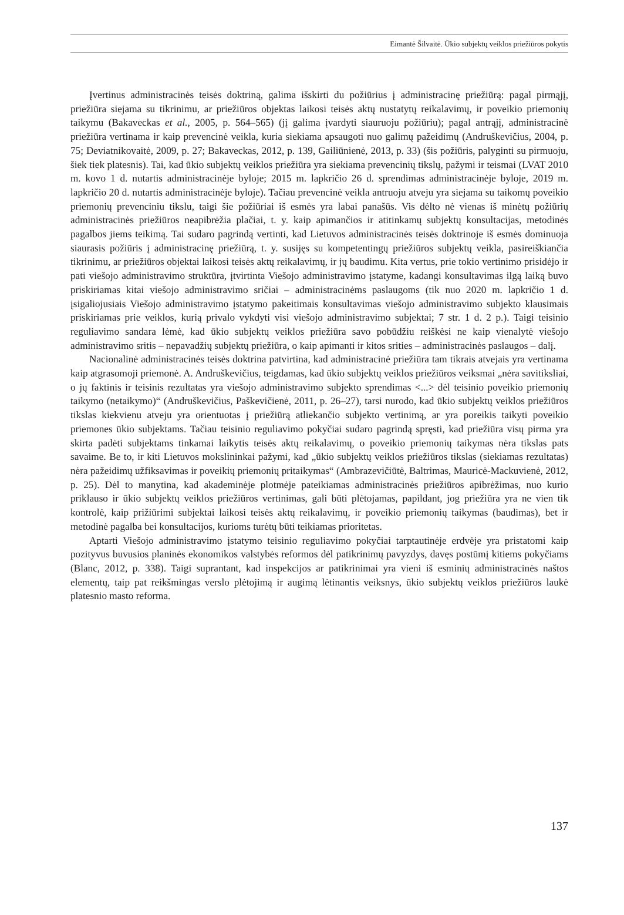Eimantė Šilvaitė. Ūkio subjektų veiklos priežiūros pokytis
Įvertinus administracinės teisės doktriną, galima išskirti du požiūrius į administracinę priežiūrą: pagal pirmąjį, priežiūra siejama su tikrinimu, ar priežiūros objektas laikosi teisės aktų nustatytų reikalavimų, ir poveikio priemonių taikymu (Bakaveckas et al., 2005, p. 564–565) (jį galima įvardyti siauruoju požiūriu); pagal antrąjį, administracinė priežiūra vertinama ir kaip prevencinė veikla, kuria siekiama apsaugoti nuo galimų pažeidimų (Andruškevičius, 2004, p. 75; Deviatnikovaitė, 2009, p. 27; Bakaveckas, 2012, p. 139, Gailiūnienė, 2013, p. 33) (šis požiūris, palyginti su pirmuoju, šiek tiek platesnis). Tai, kad ūkio subjektų veiklos priežiūra yra siekiama prevencinių tikslų, pažymi ir teismai (LVAT 2010 m. kovo 1 d. nutartis administracinėje byloje; 2015 m. lapkričio 26 d. sprendimas administracinėje byloje, 2019 m. lapkričio 20 d. nutartis administracinėje byloje). Tačiau prevencinė veikla antruoju atveju yra siejama su taikomų poveikio priemonių prevenciniu tikslu, taigi šie požiūriai iš esmės yra labai panašūs. Vis dėlto nė vienas iš minėtų požiūrių administracinės priežiūros neapibrėžia plačiai, t. y. kaip apimančios ir atitinkamų subjektų konsultacijas, metodinės pagalbos jiems teikimą. Tai sudaro pagrindą vertinti, kad Lietuvos administracinės teisės doktrinoje iš esmės dominuoja siaurasis požiūris į administracinę priežiūrą, t. y. susijęs su kompetentingų priežiūros subjektų veikla, pasireiškiančia tikrinimu, ar priežiūros objektai laikosi teisės aktų reikalavimų, ir jų baudimu. Kita vertus, prie tokio vertinimo prisidėjo ir pati viešojo administravimo struktūra, įtvirtinta Viešojo administravimo įstatyme, kadangi konsultavimas ilgą laiką buvo priskiriamas kitai viešojo administravimo sričiai – administracinėms paslaugoms (tik nuo 2020 m. lapkričio 1 d. įsigaliojusiais Viešojo administravimo įstatymo pakeitimais konsultavimas viešojo administravimo subjekto klausimais priskiriamas prie veiklos, kurią privalo vykdyti visi viešojo administravimo subjektai; 7 str. 1 d. 2 p.). Taigi teisinio reguliavimo sandara lėmė, kad ūkio subjektų veiklos priežiūra savo pobūdžiu reiškėsi ne kaip vienalytė viešojo administravimo sritis – nepavadžių subjektų priežiūra, o kaip apimanti ir kitos srities – administracinės paslaugos – dalį.
Nacionalinė administracinės teisės doktrina patvirtina, kad administracinė priežiūra tam tikrais atvejais yra vertinama kaip atgrasomoji priemonė. A. Andruškevičius, teigdamas, kad ūkio subjektų veiklos priežiūros veiksmai „nėra savitiksliai, o jų faktinis ir teisinis rezultatas yra viešojo administravimo subjekto sprendimas <...> dėl teisinio poveikio priemonių taikymo (netaikymo)“ (Andruškevičius, Paškevičienė, 2011, p. 26–27), tarsi nurodo, kad ūkio subjektų veiklos priežiūros tikslas kiekvienu atveju yra orientuotas į priežiūrą atliekančio subjekto vertinimą, ar yra poreikis taikyti poveikio priemones ūkio subjektams. Tačiau teisinio reguliavimo pokyčiai sudaro pagrindą spręsti, kad priežiūra visų pirma yra skirta padėti subjektams tinkamai laikytis teisės aktų reikalavimų, o poveikio priemonių taikymas nėra tikslas pats savaime. Be to, ir kiti Lietuvos mokslininkai pažymi, kad „ūkio subjektų veiklos priežiūros tikslas (siekiamas rezultatas) nėra pažeidimų užfiksavimas ir poveikių priemonių pritaikymas“ (Ambrazevičiūtė, Baltrimas, Mauricė-Mackuvienė, 2012, p. 25). Dėl to manytina, kad akademinėje plotmėje pateikiamas administracinės priežiūros apibrėžimas, nuo kurio priklauso ir ūkio subjektų veiklos priežiūros vertinimas, gali būti plėtojamas, papildant, jog priežiūra yra ne vien tik kontrolė, kaip prižiūrimi subjektai laikosi teisės aktų reikalavimų, ir poveikio priemonių taikymas (baudimas), bet ir metodinė pagalba bei konsultacijos, kurioms turėtų būti teikiamas prioritetas.
Aptarti Viešojo administravimo įstatymo teisinio reguliavimo pokyčiai tarptautinėje erdvėje yra pristatomi kaip pozityvus buvusios planinės ekonomikos valstybės reformos dėl patikrinimų pavyzdys, davęs postūmį kitiems pokyčiams (Blanc, 2012, p. 338). Taigi suprantant, kad inspekcijos ar patikrinimai yra vieni iš esminių administracinės naštos elementų, taip pat reikšmingas verslo plėtojimą ir augimą lėtinantis veiksnys, ūkio subjektų veiklos priežiūros laukė platesnio masto reforma.
137